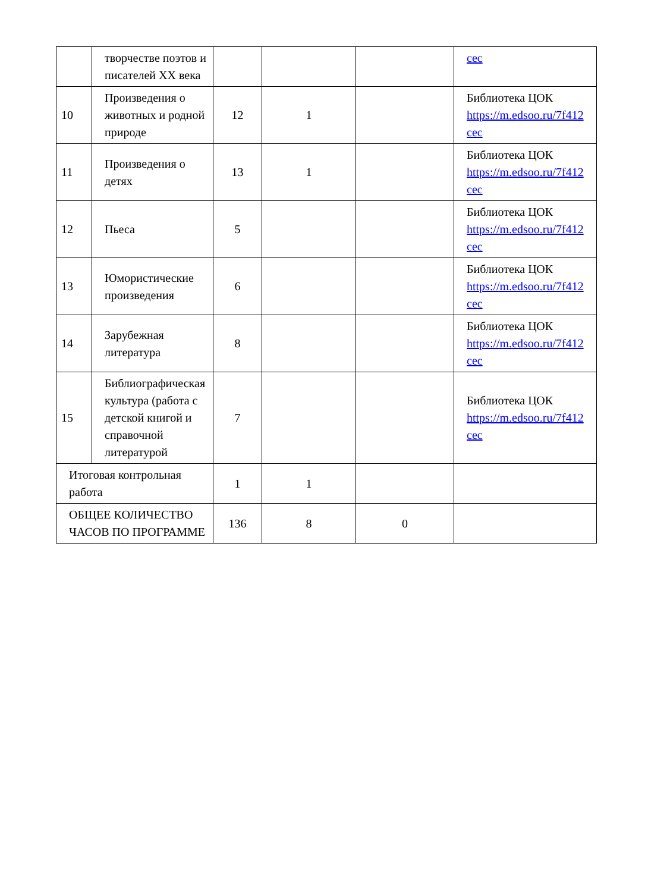| | творчестве поэтов и писателей XX века | | | | cec |
| 10 | Произведения о животных и родной природе | 12 | 1 | | Библиотека ЦОК https://m.edsoo.ru/7f412 cec |
| 11 | Произведения о детях | 13 | 1 | | Библиотека ЦОК https://m.edsoo.ru/7f412 cec |
| 12 | Пьеса | 5 | | | Библиотека ЦОК https://m.edsoo.ru/7f412 cec |
| 13 | Юмористические произведения | 6 | | | Библиотека ЦОК https://m.edsoo.ru/7f412 cec |
| 14 | Зарубежная литература | 8 | | | Библиотека ЦОК https://m.edsoo.ru/7f412 cec |
| 15 | Библиографическая культура (работа с детской книгой и справочной литературой | 7 | | | Библиотека ЦОК https://m.edsoo.ru/7f412 cec |
| Итоговая контрольная работа | | 1 | 1 | | |
| ОБЩЕЕ КОЛИЧЕСТВО ЧАСОВ ПО ПРОГРАММЕ | | 136 | 8 | 0 | |